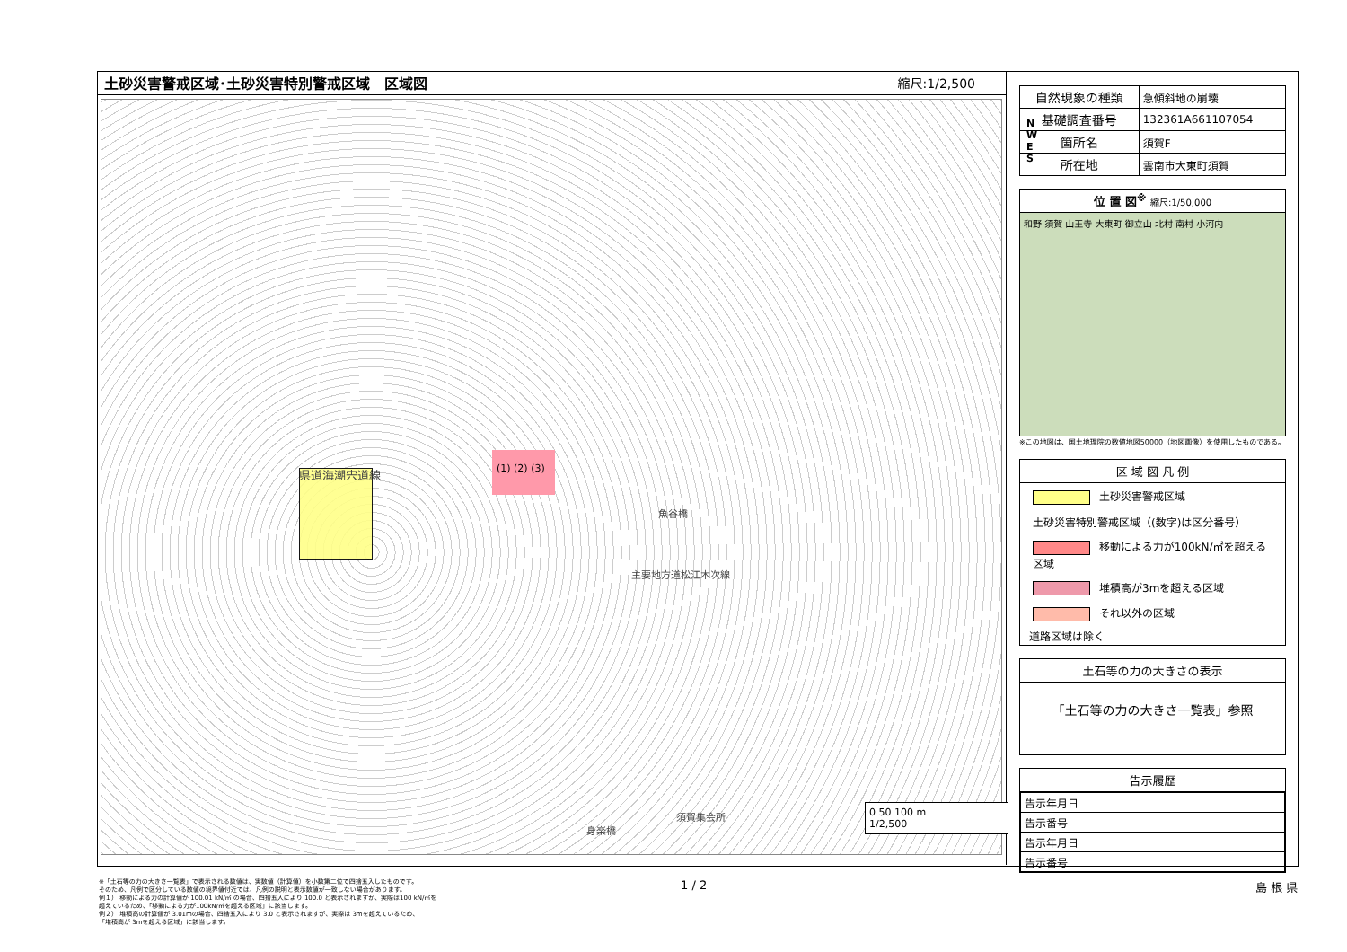土砂災害警戒区域･土砂災害特別警戒区域　区域図 縮尺:1/2,500
(1) (2) (3)
N W E S
県道海潮宍道線
魚谷橋
主要地方道松江木次線
須賀集会所
身楽橋
0 50 100 m
1/2,500
| 自然現象の種類 | 急傾斜地の崩壊 |
| 基礎調査番号 | 132361A661107054 |
| 箇所名 | 須賀F |
| 所在地 | 雲南市大東町須賀 |
位 置 図<sup>※</sup> 縮尺:1/50,000
和野 須賀 山王寺 大東町 御立山 北村 南村 小河内
※この地図は、国土地理院の数値地図50000（地図画像）を使用したものである。
区 域 図 凡 例
土砂災害警戒区域
土砂災害特別警戒区域（(数字)は区分番号）
移動による力が100kN/㎡を超える区域
堆積高が3mを超える区域
それ以外の区域
道路区域は除く
土石等の力の大きさの表示
「土石等の力の大きさ一覧表」参照
告示履歴
| 告示年月日 | |
| 告示番号 | |
| 告示年月日 | |
| 告示番号 | |
※「土石等の力の大きさ一覧表」で表示される数値は、実数値（計算値）を小数第二位で四捨五入したものです。
そのため、凡例で区分している数値の境界値付近では、凡例の説明と表示数値が一致しない場合があります。
例１） 移動による力の計算値が 100.01 kN/㎡ の場合、四捨五入により 100.0 と表示されますが、実際は100 kN/㎡を
超えているため、「移動による力が100kN/㎡を超える区域」に該当します。
例２） 堆積高の計算値が 3.01mの場合、四捨五入により 3.0 と表示されますが、実際は 3mを超えているため、
「堆積高が 3mを超える区域」に該当します。
1 / 2 島 根 県